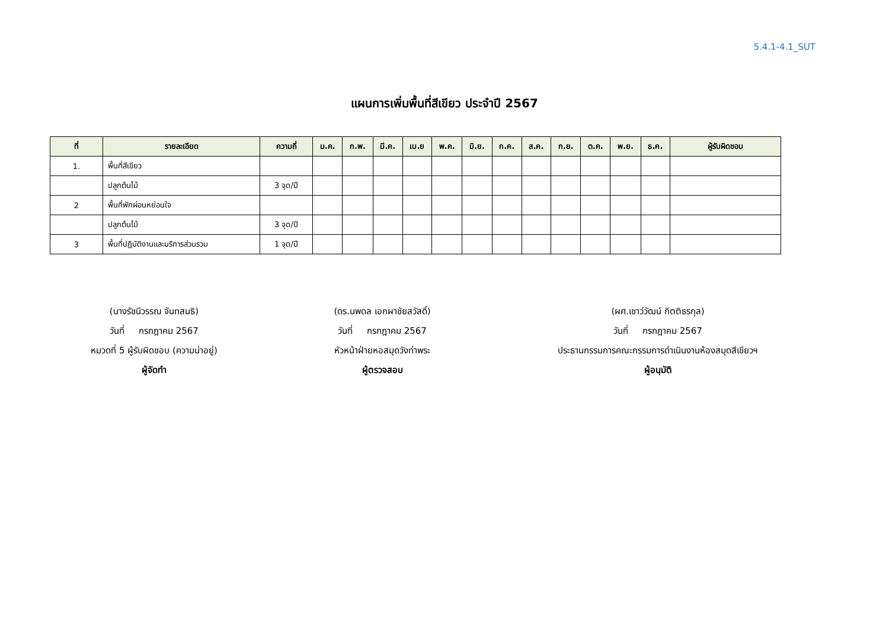5.4.1-4.1_SUT
แผนการเพิ่มพื้นที่สีเขียว ประจำปี 2567
| ที่ | รายละเอียด | ความถี่ | ม.ค. | ก.พ. | มี.ค. | เม.ย | พ.ค. | มิ.ย. | ก.ค. | ส.ค. | ก.ย. | ต.ค. | พ.ย. | ธ.ค. | ผู้รับผิดชอบ |
| --- | --- | --- | --- | --- | --- | --- | --- | --- | --- | --- | --- | --- | --- | --- | --- |
| 1. | พื้นที่สีเขียว | | | | | | | | | | | | | | |
| | ปลูกต้นไม้ | 3 จุด/ปี | | | | | | | | | | | | | |
| 2 | พื้นที่พักผ่อนหย่อนใจ | | | | | | | | | | | | | | |
| | ปลูกต้นไม้ | 3 จุด/ปี | | | | | | | | | | | | | |
| 3 | พื้นที่ปฏิบัติงานและบริการส่วนรวม | 1 จุด/ปี | | | | | | | | | | | | | |
(นางรัชนีวรรณ จันทสนธิ)
วันที่ กรกฎาคม 2567
หมวดที่ 5 ผู้รับผิดชอบ (ความน่าอยู่)
ผู้จัดทำ
(ดร.นพดล เอกผาชัยสวัสดิ์)
วันที่ กรกฎาคม 2567
หัวหน้าฝ่ายหอสมุดวังท่าพระ
ผู้ตรวจสอบ
(ผศ.เชาว์วัฒน์ กิตติธรกุล)
วันที่ กรกฎาคม 2567
ประธานกรรมการคณะกรรมการดำเนินงานห้องสมุดสีเขียวฯ
ผู้อนุมัติ